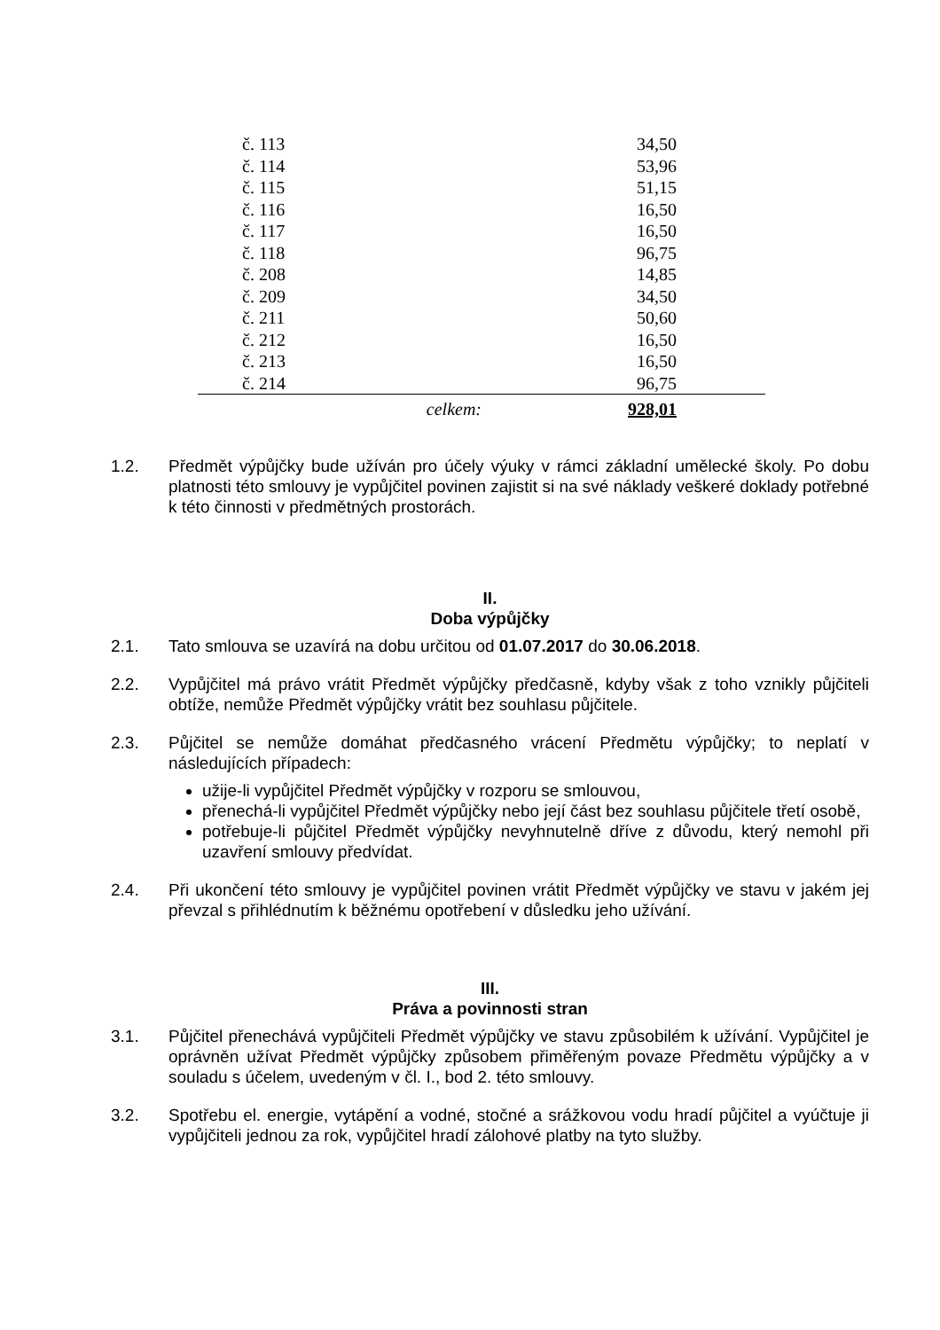| č. 113 | | 34,50 | |
| č. 114 | | 53,96 | |
| č. 115 | | 51,15 | |
| č. 116 | | 16,50 | |
| č. 117 | | 16,50 | |
| č. 118 | | 96,75 | |
| č. 208 | | 14,85 | |
| č. 209 | | 34,50 | |
| č. 211 | | 50,60 | |
| č. 212 | | 16,50 | |
| č. 213 | | 16,50 | |
| č. 214 | | 96,75 | |
| | celkem: | 928,01 | |
1.2. Předmět výpůjčky bude užíván pro účely výuky v rámci základní umělecké školy. Po dobu platnosti této smlouvy je vypůjčitel povinen zajistit si na své náklady veškeré doklady potřebné k této činnosti v předmětných prostorách.
II.
Doba výpůjčky
2.1. Tato smlouva se uzavírá na dobu určitou od 01.07.2017 do 30.06.2018.
2.2. Vypůjčitel má právo vrátit Předmět výpůjčky předčasně, kdyby však z toho vznikly půjčiteli obtíže, nemůže Předmět výpůjčky vrátit bez souhlasu půjčitele.
2.3. Půjčitel se nemůže domáhat předčasného vrácení Předmětu výpůjčky; to neplatí v následujících případech:
užije-li vypůjčitel Předmět výpůjčky v rozporu se smlouvou,
přenechá-li vypůjčitel Předmět výpůjčky nebo její část bez souhlasu půjčitele třetí osobě,
potřebuje-li půjčitel Předmět výpůjčky nevyhnutelně dříve z důvodu, který nemohl při uzavření smlouvy předvídat.
2.4. Při ukončení této smlouvy je vypůjčitel povinen vrátit Předmět výpůjčky ve stavu v jakém jej převzal s přihlédnutím k běžnému opotřebení v důsledku jeho užívání.
III.
Práva a povinnosti stran
3.1. Půjčitel přenechává vypůjčiteli Předmět výpůjčky ve stavu způsobilém k užívání. Vypůjčitel je oprávněn užívat Předmět výpůjčky způsobem přiměřeným povaze Předmětu výpůjčky a v souladu s účelem, uvedeným v čl. I., bod 2. této smlouvy.
3.2. Spotřebu el. energie, vytápění a vodné, stočné a srážkovou vodu hradí půjčitel a vyúčtuje ji vypůjčiteli jednou za rok, vypůjčitel hradí zálohové platby na tyto služby.